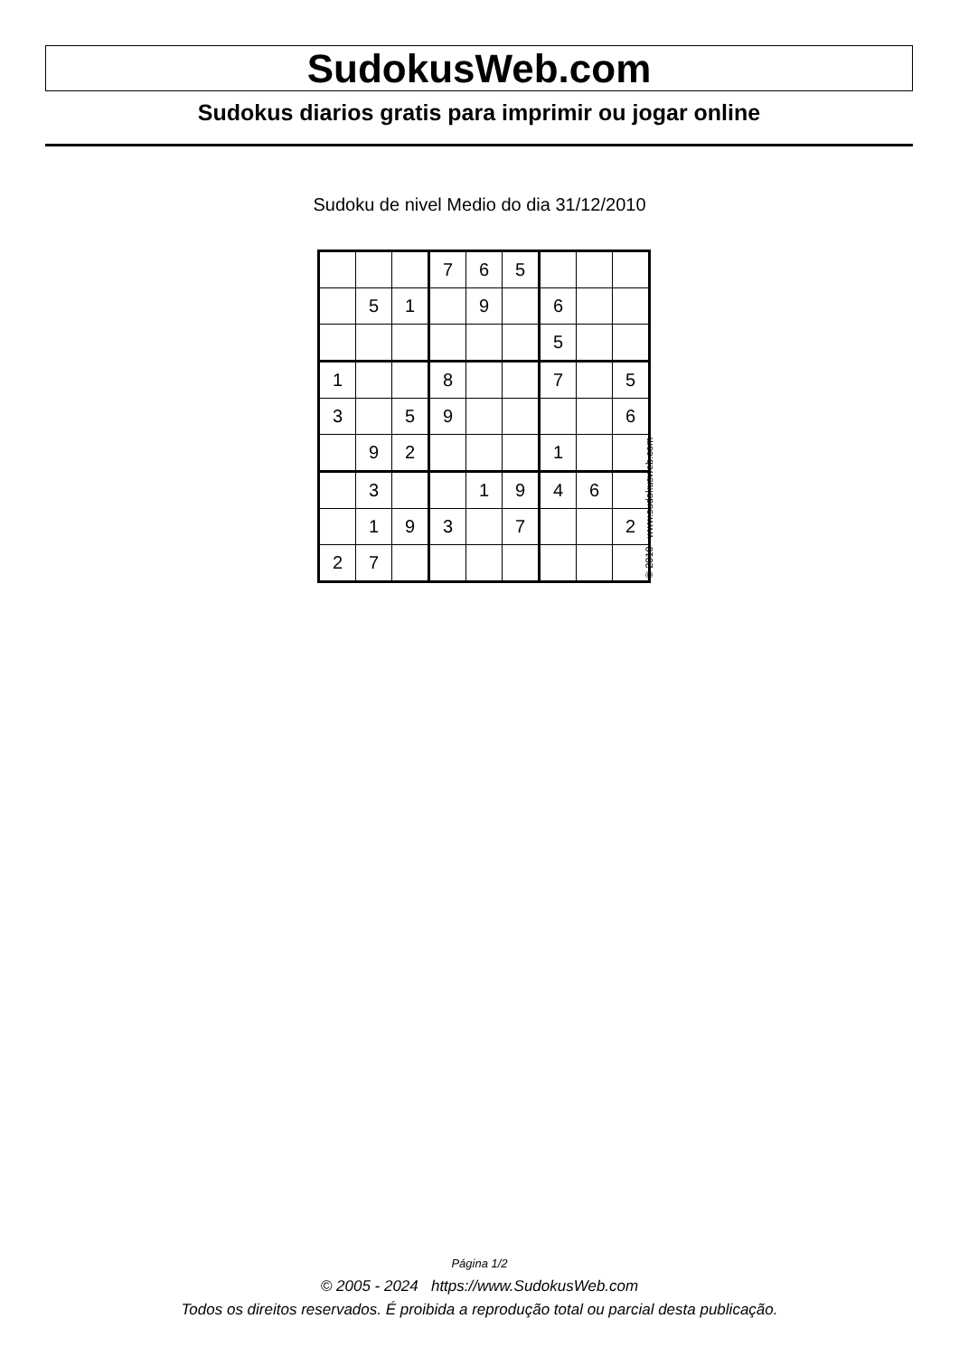SudokusWeb.com
Sudokus diarios gratis para imprimir ou jogar online
Sudoku de nivel Medio do dia 31/12/2010
| | | | 7 | 6 | 5 | | | |
| | 5 | 1 | | 9 | | 6 | | |
| | | | | | | 5 | | |
| 1 | | | 8 | | | 7 | | 5 |
| 3 | | 5 | 9 | | | | | 6 |
| | 9 | 2 | | | | 1 | | |
| | 3 | | | 1 | 9 | 4 | 6 | |
| | 1 | 9 | 3 | | 7 | | | 2 |
| 2 | 7 | | | | | | | |
© 2010 www.sudokusweb.com
Página 1/2
© 2005 - 2024 https://www.SudokusWeb.com
Todos os direitos reservados. É proibida a reprodução total ou parcial desta publicação.